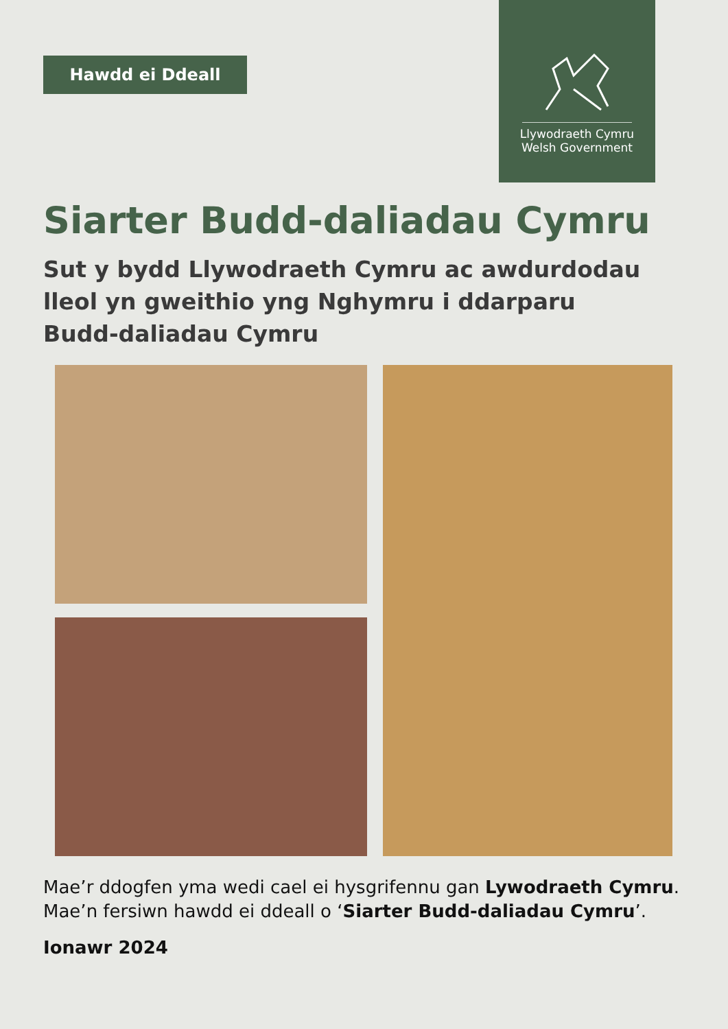Hawdd ei Ddeall
Llywodraeth Cymru
Welsh Government
Siarter Budd-daliadau Cymru
Sut y bydd Llywodraeth Cymru ac awdurdodau lleol yn gweithio yng Nghymru i ddarparu Budd-daliadau Cymru
Mae’r ddogfen yma wedi cael ei hysgrifennu gan Lywodraeth Cymru.
Mae’n fersiwn hawdd ei ddeall o ‘Siarter Budd-daliadau Cymru’.
Ionawr 2024